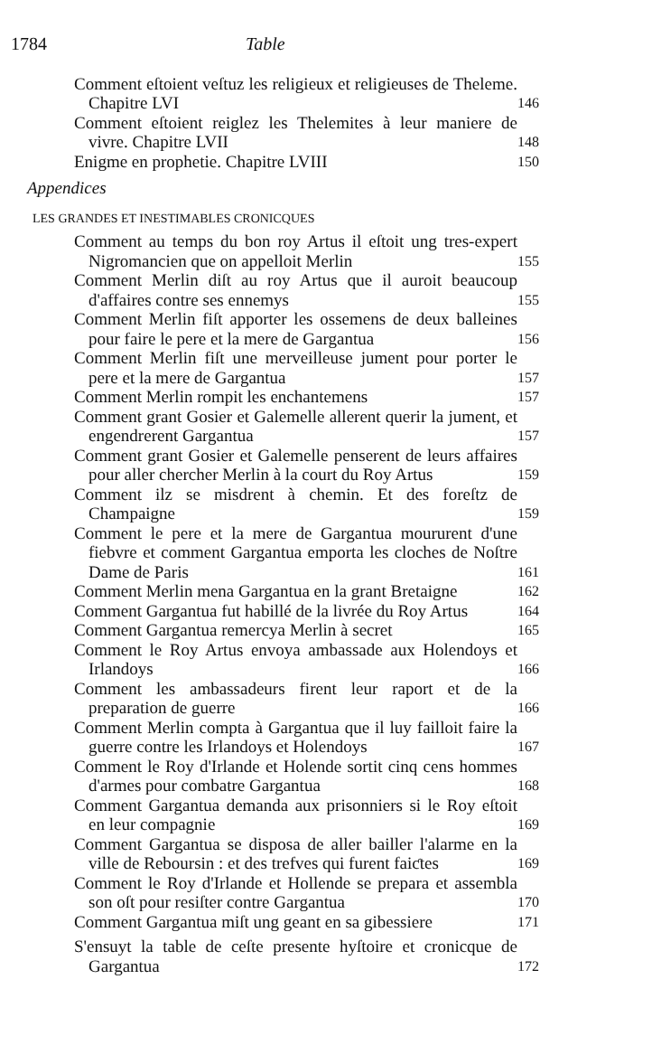1784 Table
Comment eſtoient veſtuz les religieux et religieuses de Theleme. Chapitre LVI
146
Comment eſtoient reiglez les Thelemites à leur maniere de vivre. Chapitre LVII
148
Enigme en prophetie. Chapitre LVIII
150
Appendices
LES GRANDES ET INESTIMABLES CRONICQUES
Comment au temps du bon roy Artus il eſtoit ung tres-expert Nigromancien que on appelloit Merlin
155
Comment Merlin diſt au roy Artus que il auroit beaucoup d'affaires contre ses ennemys
155
Comment Merlin fiſt apporter les ossemens de deux balleines pour faire le pere et la mere de Gargantua
156
Comment Merlin fiſt une merveilleuse jument pour porter le pere et la mere de Gargantua
157
Comment Merlin rompit les enchantemens
157
Comment grant Gosier et Galemelle allerent querir la jument, et engendrerent Gargantua
157
Comment grant Gosier et Galemelle penserent de leurs affaires pour aller chercher Merlin à la court du Roy Artus
159
Comment ilz se misdrent à chemin. Et des foreſtz de Champaigne
159
Comment le pere et la mere de Gargantua moururent d'une fiebvre et comment Gargantua emporta les cloches de Noſtre Dame de Paris
161
Comment Merlin mena Gargantua en la grant Bretaigne
162
Comment Gargantua fut habillé de la livrée du Roy Artus
164
Comment Gargantua remercya Merlin à secret
165
Comment le Roy Artus envoya ambassade aux Holendoys et Irlandoys
166
Comment les ambassadeurs firent leur raport et de la preparation de guerre
166
Comment Merlin compta à Gargantua que il luy failloit faire la guerre contre les Irlandoys et Holendoys
167
Comment le Roy d'Irlande et Holende sortit cinq cens hommes d'armes pour combatre Gargantua
168
Comment Gargantua demanda aux prisonniers si le Roy eſtoit en leur compagnie
169
Comment Gargantua se disposa de aller bailler l'alarme en la ville de Reboursin : et des trefves qui furent faiƈtes
169
Comment le Roy d'Irlande et Hollende se prepara et assembla son oſt pour resiſter contre Gargantua
170
Comment Gargantua miſt ung geant en sa gibessiere
171
S'ensuyt la table de ceſte presente hyſtoire et cronicque de Gargantua
172